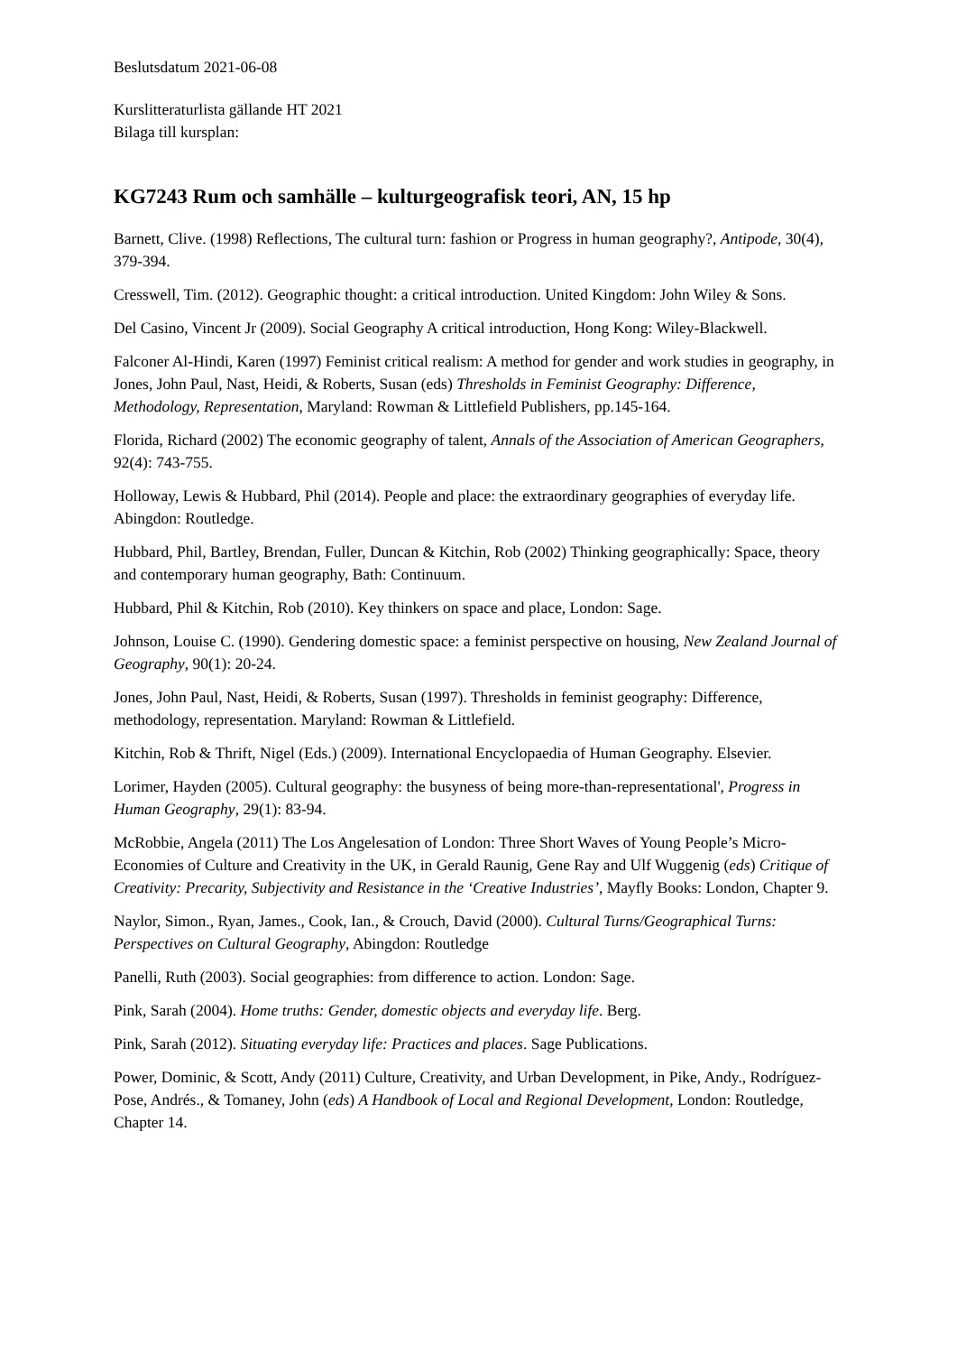Beslutsdatum 2021-06-08
Kurslitteraturlista gällande HT 2021
Bilaga till kursplan:
KG7243 Rum och samhälle – kulturgeografisk teori, AN, 15 hp
Barnett, Clive. (1998) Reflections, The cultural turn: fashion or Progress in human geography?, Antipode, 30(4), 379-394.
Cresswell, Tim. (2012). Geographic thought: a critical introduction. United Kingdom: John Wiley & Sons.
Del Casino, Vincent Jr (2009). Social Geography A critical introduction, Hong Kong: Wiley-Blackwell.
Falconer Al-Hindi, Karen (1997) Feminist critical realism: A method for gender and work studies in geography, in Jones, John Paul, Nast, Heidi, & Roberts, Susan (eds) Thresholds in Feminist Geography: Difference, Methodology, Representation, Maryland: Rowman & Littlefield Publishers, pp.145-164.
Florida, Richard (2002) The economic geography of talent, Annals of the Association of American Geographers, 92(4): 743-755.
Holloway, Lewis & Hubbard, Phil (2014). People and place: the extraordinary geographies of everyday life. Abingdon: Routledge.
Hubbard, Phil, Bartley, Brendan, Fuller, Duncan & Kitchin, Rob (2002) Thinking geographically: Space, theory and contemporary human geography, Bath: Continuum.
Hubbard, Phil & Kitchin, Rob (2010). Key thinkers on space and place, London: Sage.
Johnson, Louise C. (1990). Gendering domestic space: a feminist perspective on housing, New Zealand Journal of Geography, 90(1): 20-24.
Jones, John Paul, Nast, Heidi, & Roberts, Susan (1997). Thresholds in feminist geography: Difference, methodology, representation. Maryland: Rowman & Littlefield.
Kitchin, Rob & Thrift, Nigel (Eds.) (2009). International Encyclopaedia of Human Geography. Elsevier.
Lorimer, Hayden (2005). Cultural geography: the busyness of being more-than-representational', Progress in Human Geography, 29(1): 83-94.
McRobbie, Angela (2011) The Los Angelesation of London: Three Short Waves of Young People’s Micro-Economies of Culture and Creativity in the UK, in Gerald Raunig, Gene Ray and Ulf Wuggenig (eds) Critique of Creativity: Precarity, Subjectivity and Resistance in the ‘Creative Industries’, Mayfly Books: London, Chapter 9.
Naylor, Simon., Ryan, James., Cook, Ian., & Crouch, David (2000). Cultural Turns/Geographical Turns: Perspectives on Cultural Geography, Abingdon: Routledge
Panelli, Ruth (2003). Social geographies: from difference to action. London: Sage.
Pink, Sarah (2004). Home truths: Gender, domestic objects and everyday life. Berg.
Pink, Sarah (2012). Situating everyday life: Practices and places. Sage Publications.
Power, Dominic, & Scott, Andy (2011) Culture, Creativity, and Urban Development, in Pike, Andy., Rodríguez-Pose, Andrés., & Tomaney, John (eds) A Handbook of Local and Regional Development, London: Routledge, Chapter 14.